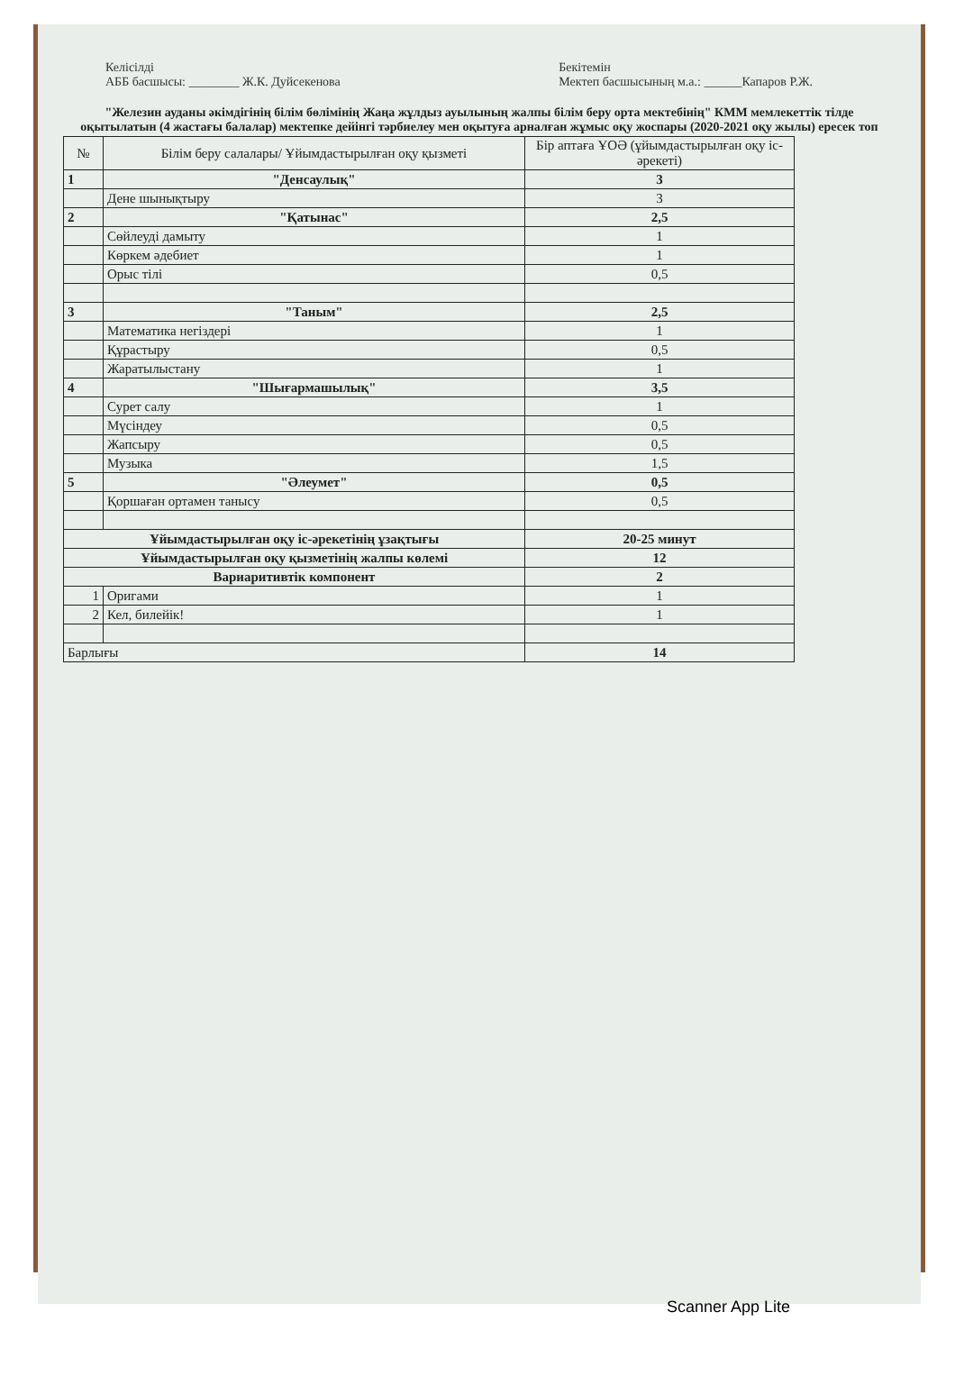Келісілді
АББ басшысы: ________ Ж.К. Дуйсекенова
Бекітемін
Мектеп басшысының м.а.: ______Капаров Р.Ж.
"Железин ауданы әкімдігінің білім бөлімінің Жаңа жұлдыз ауылының жалпы білім беру орта мектебінің" КММ мемлекеттік тілде оқытылатын (4 жастағы балалар) мектепке дейінгі тәрбиелеу мен оқытуға арналған жұмыс оқу жоспары (2020-2021 оқу жылы) ересек топ
| № | Білім беру салалары/ Ұйымдастырылған оқу қызметі | Бір аптаға ҰОӘ (ұйымдастырылған оқу іс-әрекеті) |
| --- | --- | --- |
| 1 | "Денсаулық" | 3 |
| | Дене шынықтыру | 3 |
| 2 | "Қатынас" | 2,5 |
| | Сөйлеуді дамыту | 1 |
| | Көркем әдебиет | 1 |
| | Орыс тілі | 0,5 |
| 3 | "Таным" | 2,5 |
| | Математика негіздері | 1 |
| | Құрастыру | 0,5 |
| | Жаратылыстану | 1 |
| 4 | "Шығармашылық" | 3,5 |
| | Сурет салу | 1 |
| | Мүсіндеу | 0,5 |
| | Жапсыру | 0,5 |
| | Музыка | 1,5 |
| 5 | "Әлеумет" | 0,5 |
| | Қоршаған ортамен танысу | 0,5 |
| Ұйымдастырылған оқу іс-әрекетінің ұзақтығы | | 20-25 минут |
| Ұйымдастырылған оқу қызметінің жалпы көлемі | | 12 |
| Вариаритивтік компонент | | 2 |
| 1 | Оригами | 1 |
| 2 | Кел, билейік! | 1 |
| Барлығы | | 14 |
Scanner App Lite